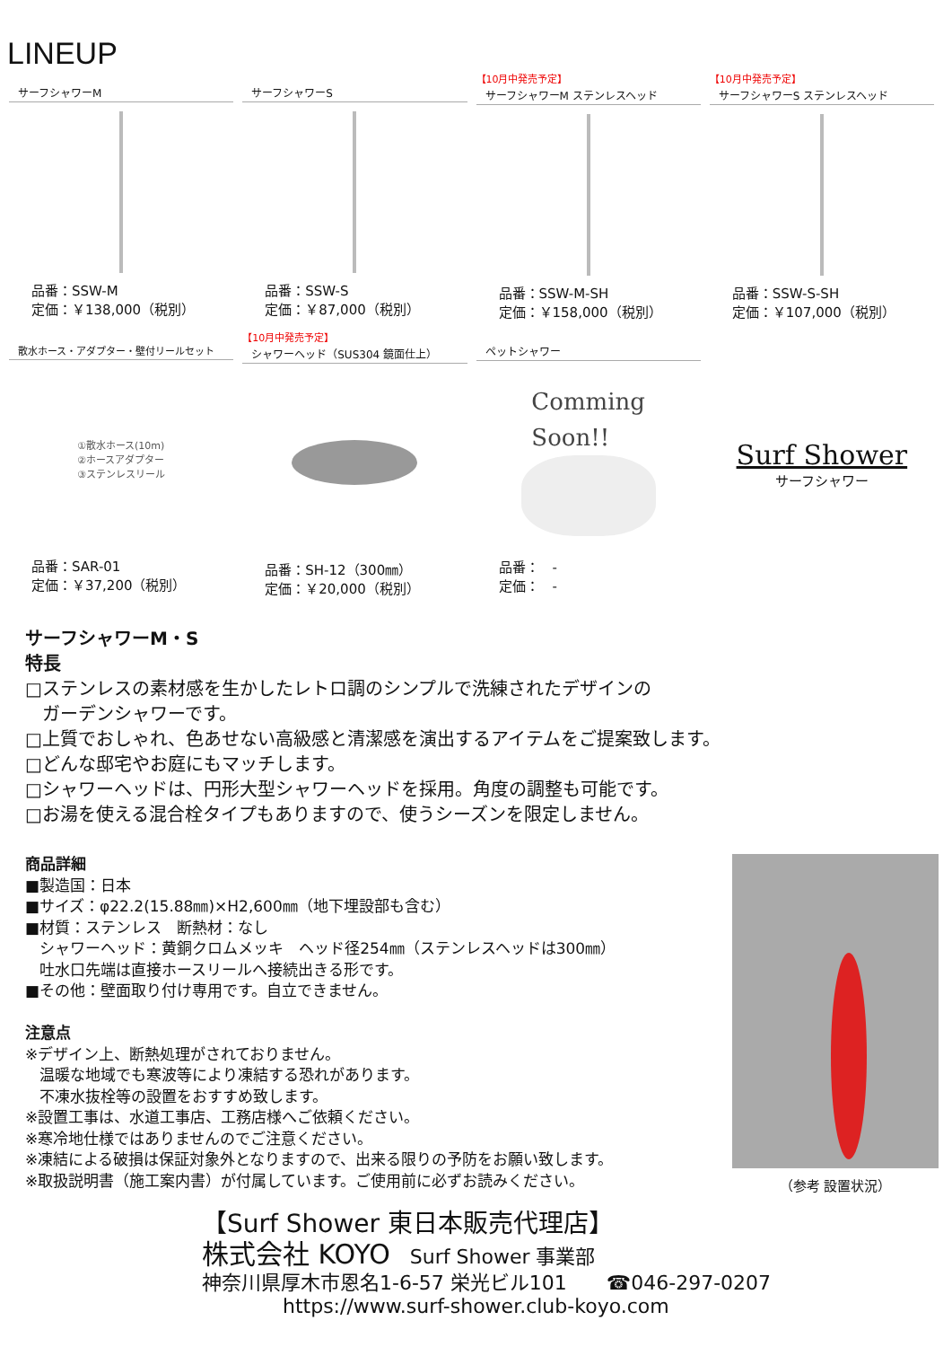LINEUP
サーフシャワーM
品番：SSW-M
定価：￥138,000（税別）
サーフシャワーS
品番：SSW-S
定価：￥87,000（税別）
【10月中発売予定】
サーフシャワーM ステンレスヘッド
品番：SSW-M-SH
定価：￥158,000（税別）
【10月中発売予定】
サーフシャワーS ステンレスヘッド
品番：SSW-S-SH
定価：￥107,000（税別）
散水ホース・アダプター・壁付リールセット
①散水ホース(10m)
②ホースアダプター
③ステンレスリール
品番：SAR-01
定価：￥37,200（税別）
【10月中発売予定】
シャワーヘッド（SUS304 鏡面仕上）
品番：SH-12（300㎜）
定価：￥20,000（税別）
ペットシャワー
Comming
Soon!!
品番：　-
定価：　-
Surf Shower
サーフシャワー
サーフシャワーM・S
特長
□ステンレスの素材感を生かしたレトロ調のシンプルで洗練されたデザインの
ガーデンシャワーです。
□上質でおしゃれ、色あせない高級感と清潔感を演出するアイテムをご提案致します。
□どんな邸宅やお庭にもマッチします。
□シャワーヘッドは、円形大型シャワーヘッドを採用。角度の調整も可能です。
□お湯を使える混合栓タイプもありますので、使うシーズンを限定しません。
商品詳細
■製造国：日本
■サイズ：φ22.2(15.88㎜)×H2,600㎜（地下埋設部も含む）
■材質：ステンレス　断熱材：なし
シャワーヘッド：黄銅クロムメッキ　ヘッド径254㎜（ステンレスヘッドは300㎜）
吐水口先端は直接ホースリールへ接続出きる形です。
■その他：壁面取り付け専用です。自立できません。
注意点
※デザイン上、断熱処理がされておりません。
温暖な地域でも寒波等により凍結する恐れがあります。
不凍水抜栓等の設置をおすすめ致します。
※設置工事は、水道工事店、工務店様へご依頼ください。
※寒冷地仕様ではありませんのでご注意ください。
※凍結による破損は保証対象外となりますので、出来る限りの予防をお願い致します。
※取扱説明書（施工案内書）が付属しています。ご使用前に必ずお読みください。
（参考 設置状況）
【Surf Shower 東日本販売代理店】
株式会社 KOYO　Surf Shower 事業部
神奈川県厚木市恩名1-6-57 栄光ビル101　　☎046-297-0207
https://www.surf-shower.club-koyo.com